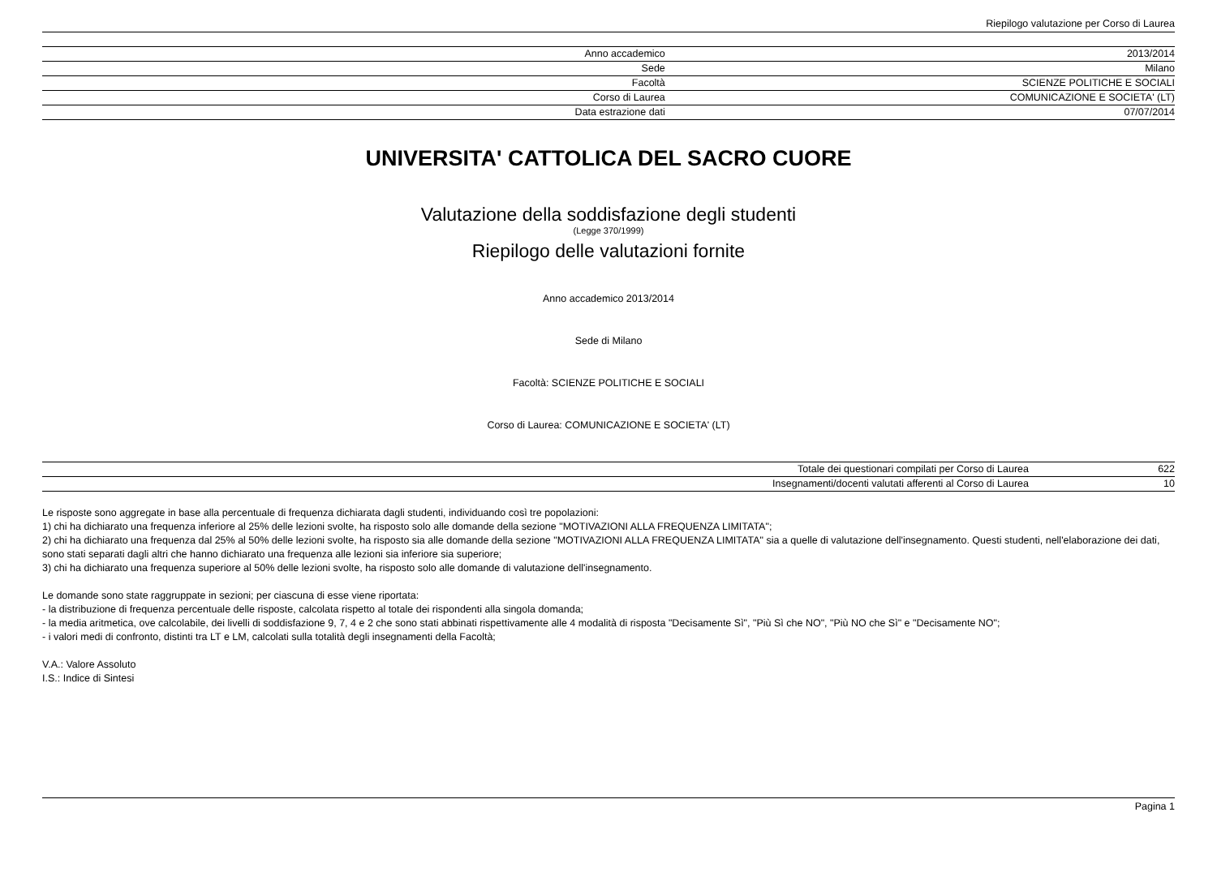Riepilogo valutazione per Corso di Laurea
| Anno accademico | 2013/2014 |
| Sede | Milano |
| Facoltà | SCIENZE POLITICHE E SOCIALI |
| Corso di Laurea | COMUNICAZIONE E SOCIETA' (LT) |
| Data estrazione dati | 07/07/2014 |
UNIVERSITA' CATTOLICA DEL SACRO CUORE
Valutazione della soddisfazione degli studenti
(Legge 370/1999)
Riepilogo delle valutazioni fornite
Anno accademico 2013/2014
Sede di Milano
Facoltà: SCIENZE POLITICHE E SOCIALI
Corso di Laurea: COMUNICAZIONE E SOCIETA' (LT)
| Totale dei questionari compilati per Corso di Laurea | 622 |
| Insegnamenti/docenti valutati afferenti al Corso di Laurea | 10 |
Le risposte sono aggregate in base alla percentuale di frequenza dichiarata dagli studenti, individuando così tre popolazioni:
1) chi ha dichiarato una frequenza inferiore al 25% delle lezioni svolte, ha risposto solo alle domande della sezione "MOTIVAZIONI ALLA FREQUENZA LIMITATA";
2) chi ha dichiarato una frequenza dal 25% al 50% delle lezioni svolte, ha risposto sia alle domande della sezione "MOTIVAZIONI ALLA FREQUENZA LIMITATA" sia a quelle di valutazione dell'insegnamento. Questi studenti, nell'elaborazione dei dati, sono stati separati dagli altri che hanno dichiarato una frequenza alle lezioni sia inferiore sia superiore;
3) chi ha dichiarato una frequenza superiore al 50% delle lezioni svolte, ha risposto solo alle domande di valutazione dell'insegnamento.
Le domande sono state raggruppate in sezioni; per ciascuna di esse viene riportata:
- la distribuzione di frequenza percentuale delle risposte, calcolata rispetto al totale dei rispondenti alla singola domanda;
- la media aritmetica, ove calcolabile, dei livelli di soddisfazione 9, 7, 4 e 2 che sono stati abbinati rispettivamente alle 4 modalità di risposta "Decisamente Sì", "Più Sì che NO", "Più NO che Sì" e "Decisamente NO";
- i valori medi di confronto, distinti tra LT e LM, calcolati sulla totalità degli insegnamenti della Facoltà;
V.A.: Valore Assoluto
I.S.: Indice di Sintesi
Pagina 1